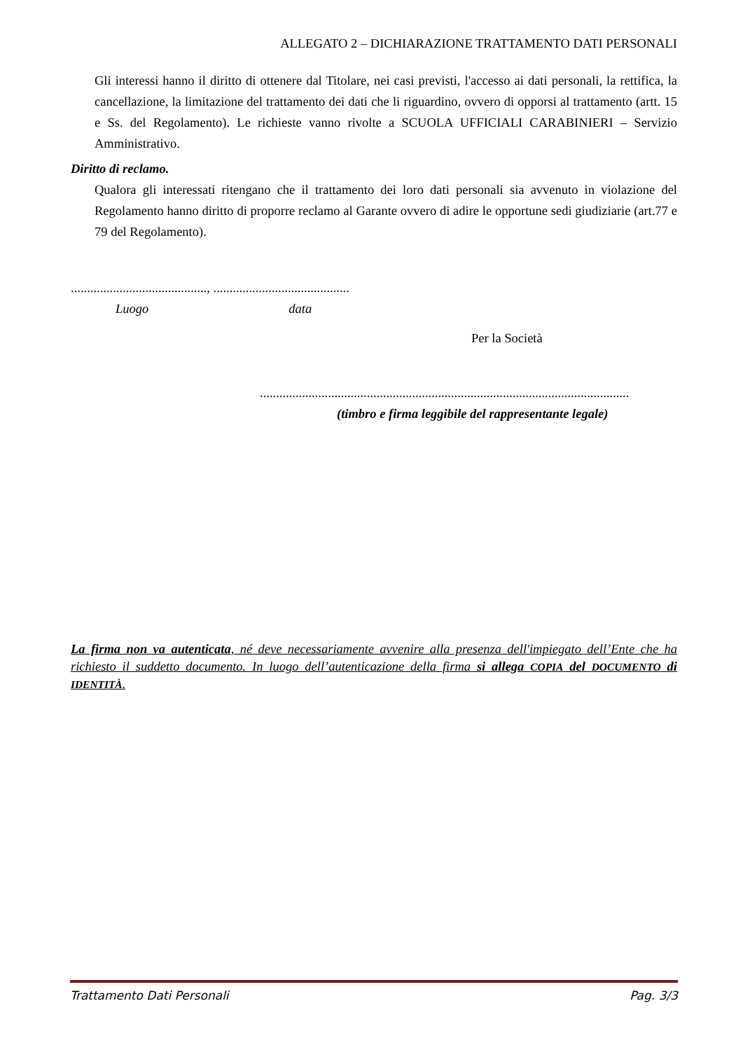ALLEGATO 2 – DICHIARAZIONE TRATTAMENTO DATI PERSONALI
Gli interessi hanno il diritto di ottenere dal Titolare, nei casi previsti, l'accesso ai dati personali, la rettifica, la cancellazione, la limitazione del trattamento dei dati che li riguardino, ovvero di opporsi al trattamento (artt. 15 e Ss. del Regolamento). Le richieste vanno rivolte a SCUOLA UFFICIALI CARABINIERI – Servizio Amministrativo.
Diritto di reclamo.
Qualora gli interessati ritengano che il trattamento dei loro dati personali sia avvenuto in violazione del Regolamento hanno diritto di proporre reclamo al Garante ovvero di adire le opportune sedi giudiziarie (art.77 e 79 del Regolamento).
.........................................., ..........................................
Luogo data
Per la Società
..................................................................................................................
(timbro e firma leggibile del rappresentante legale)
La firma non va autenticata, né deve necessariamente avvenire alla presenza dell'impiegato dell’Ente che ha richiesto il suddetto documento. In luogo dell’autenticazione della firma si allega COPIA del DOCUMENTO di IDENTITÀ.
Trattamento Dati Personali Pag. 3/3